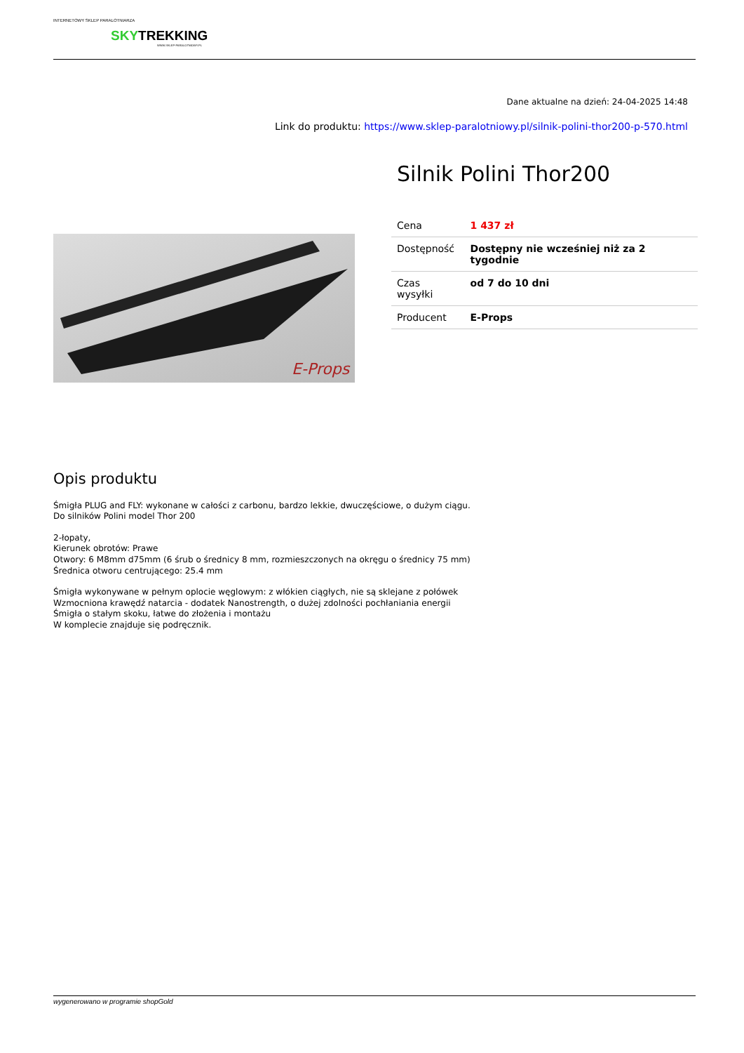INTERNETOWY SKLEP PARALOTNIARZA
SKYTREKKING
WWW.SKLEP-PARALOTNIOWY.PL
Dane aktualne na dzień: 24-04-2025 14:48
Link do produktu: https://www.sklep-paralotniowy.pl/silnik-polini-thor200-p-570.html
E-Props
Silnik Polini Thor200
| Cena | 1 437 zł |
| Dostępność | Dostępny nie wcześniej niż za 2 tygodnie |
| Czas wysyłki | od 7 do 10 dni |
| Producent | E-Props |
Opis produktu
Śmigła PLUG and FLY: wykonane w całości z carbonu, bardzo lekkie, dwuczęściowe, o dużym ciągu.
Do silników Polini model Thor 200
2-łopaty,
Kierunek obrotów: Prawe
Otwory: 6 M8mm d75mm (6 śrub o średnicy 8 mm, rozmieszczonych na okręgu o średnicy 75 mm)
Średnica otworu centrującego: 25.4 mm
Śmigła wykonywane w pełnym oplocie węglowym: z włókien ciągłych, nie są sklejane z połówek
Wzmocniona krawędź natarcia - dodatek Nanostrength, o dużej zdolności pochłaniania energii
Śmigła o stałym skoku, łatwe do złożenia i montażu
W komplecie znajduje się podręcznik.
wygenerowano w programie shopGold